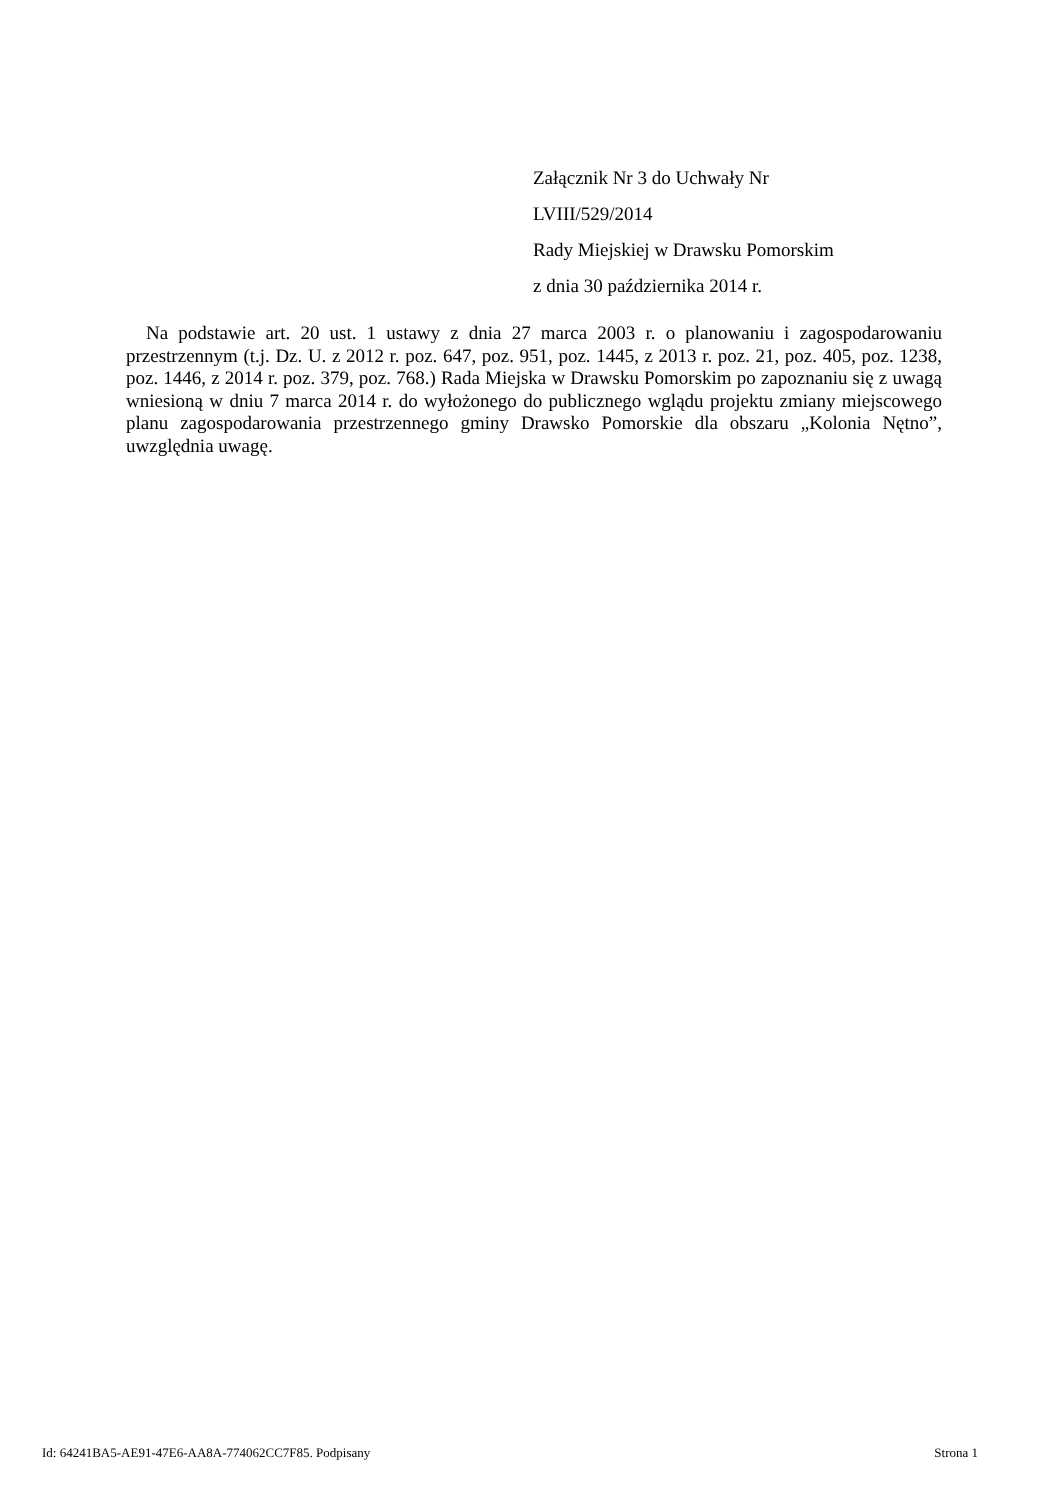Załącznik Nr 3 do Uchwały Nr
LVIII/529/2014
Rady Miejskiej w Drawsku Pomorskim
z dnia 30 października 2014 r.
Na podstawie art. 20 ust. 1 ustawy z dnia 27 marca 2003 r. o planowaniu i zagospodarowaniu przestrzennym (t.j. Dz. U. z 2012 r. poz. 647, poz. 951, poz. 1445, z 2013 r. poz. 21, poz. 405, poz. 1238, poz. 1446, z 2014 r. poz. 379, poz. 768.) Rada Miejska w Drawsku Pomorskim po zapoznaniu się z uwagą wniesioną w dniu 7 marca 2014 r. do wyłożonego do publicznego wglądu projektu zmiany miejscowego planu zagospodarowania przestrzennego gminy Drawsko Pomorskie dla obszaru „Kolonia Nętno”, uwzględnia uwagę.
Id: 64241BA5-AE91-47E6-AA8A-774062CC7F85. Podpisany Strona 1